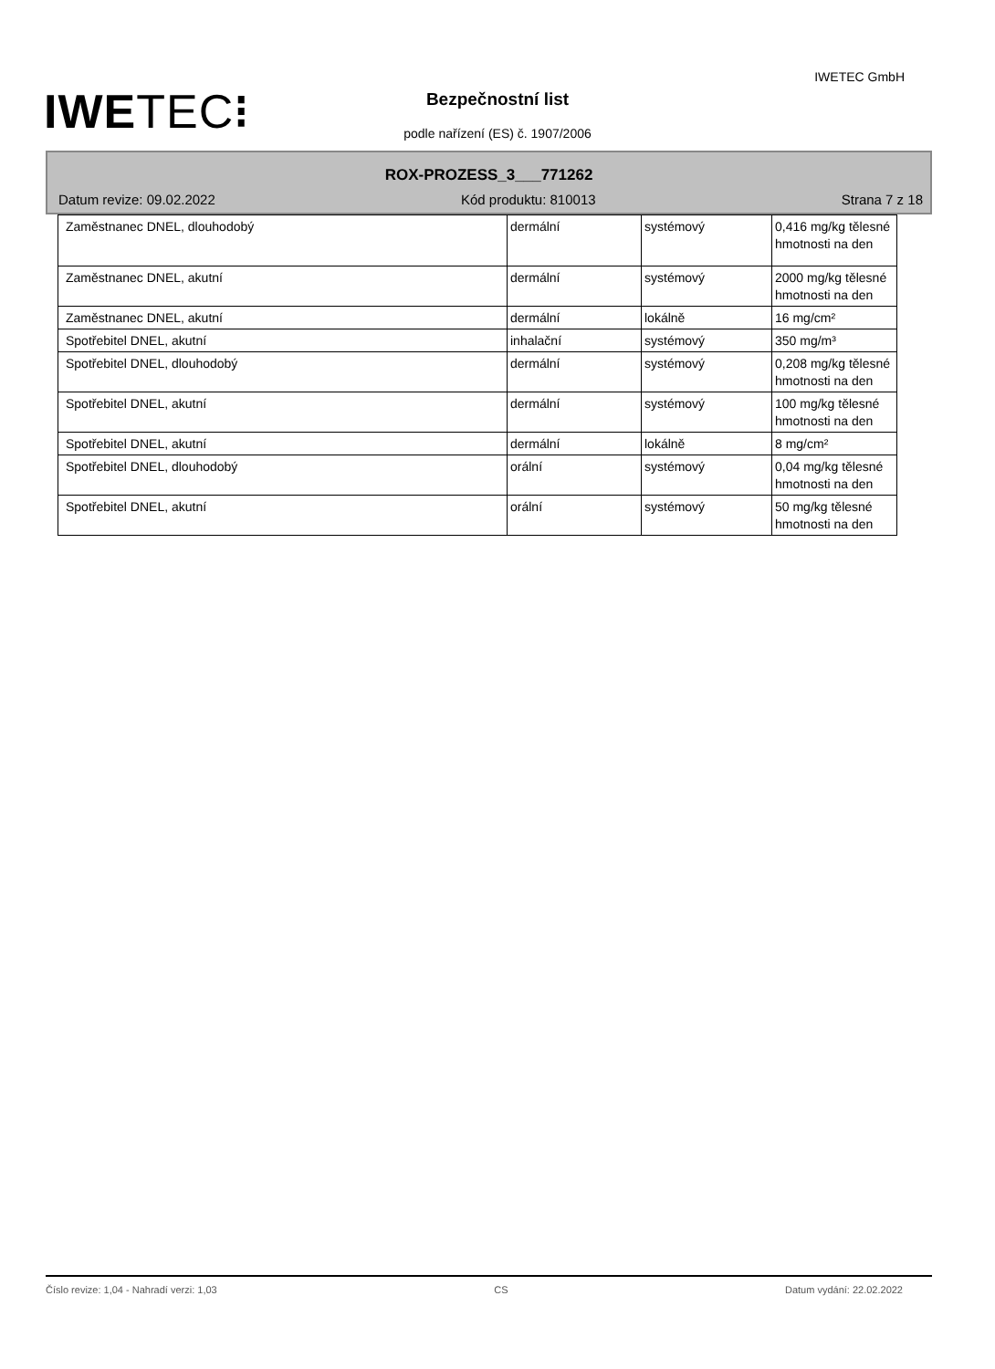IWE TEC⁝
IWETEC GmbH
Bezpečnostní list
podle nařízení (ES) č. 1907/2006
ROX-PROZESS_3___771262
Datum revize: 09.02.2022 Kód produktu: 810013 Strana 7 z 18
| Zaměstnanec DNEL, dlouhodobý | dermální | systémový | 0,416 mg/kg tělesné hmotnosti na den |
| Zaměstnanec DNEL, akutní | dermální | systémový | 2000 mg/kg tělesné hmotnosti na den |
| Zaměstnanec DNEL, akutní | dermální | lokálně | 16 mg/cm² |
| Spotřebitel DNEL, akutní | inhalační | systémový | 350 mg/m³ |
| Spotřebitel DNEL, dlouhodobý | dermální | systémový | 0,208 mg/kg tělesné hmotnosti na den |
| Spotřebitel DNEL, akutní | dermální | systémový | 100 mg/kg tělesné hmotnosti na den |
| Spotřebitel DNEL, akutní | dermální | lokálně | 8 mg/cm² |
| Spotřebitel DNEL, dlouhodobý | orální | systémový | 0,04 mg/kg tělesné hmotnosti na den |
| Spotřebitel DNEL, akutní | orální | systémový | 50 mg/kg tělesné hmotnosti na den |
Číslo revize: 1,04 - Nahradí verzi: 1,03 CS Datum vydání: 22.02.2022